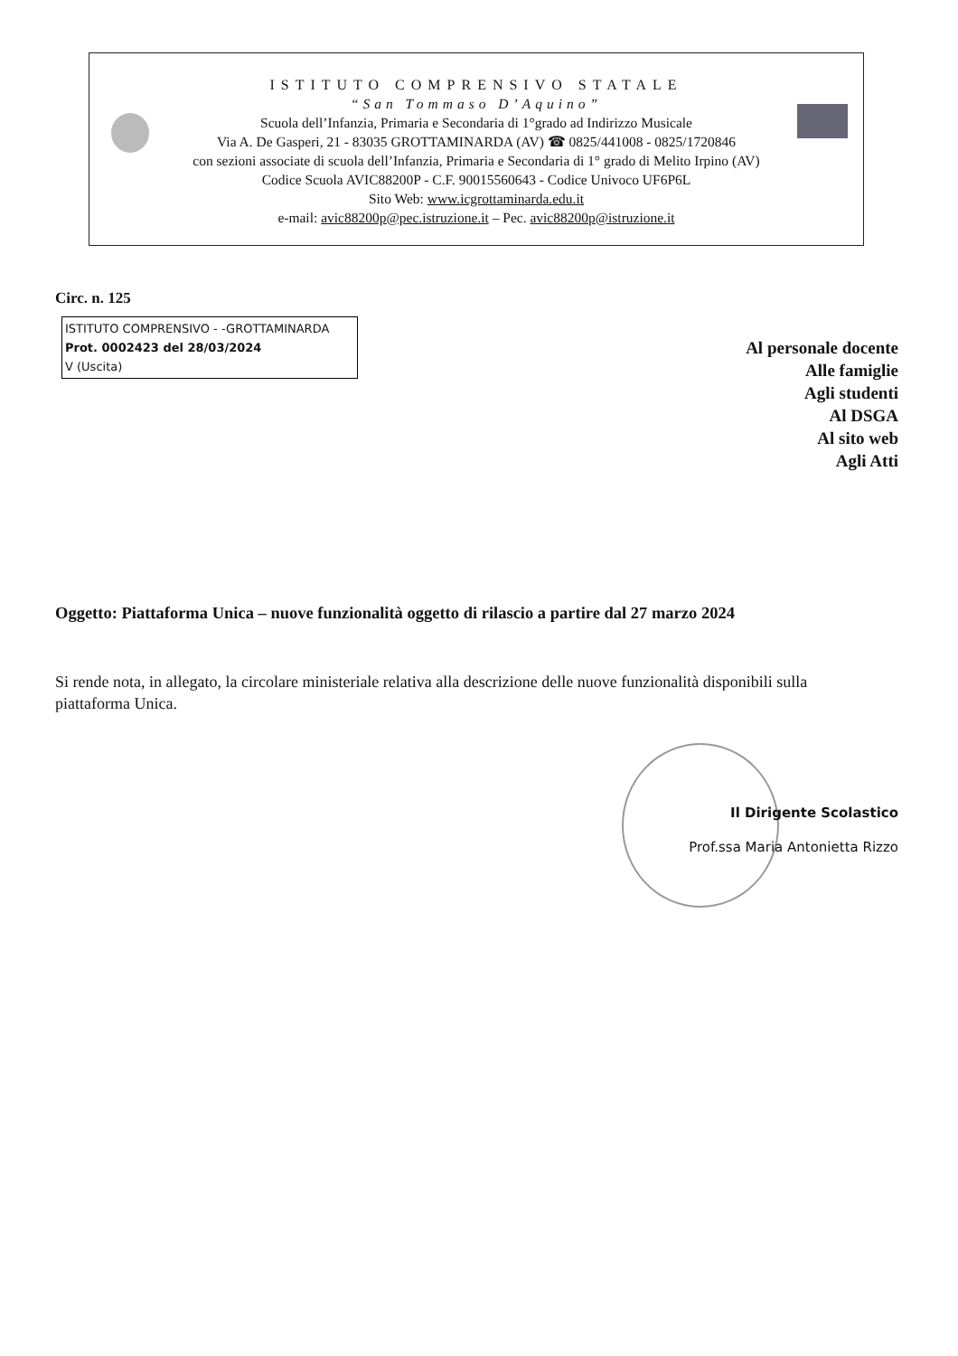ISTITUTO COMPRENSIVO STATALE
“San Tommaso D’Aquino”
Scuola dell’Infanzia, Primaria e Secondaria di 1°grado ad Indirizzo Musicale
Via A. De Gasperi, 21 - 83035 GROTTAMINARDA (AV) ☎ 0825/441008 - 0825/1720846
con sezioni associate di scuola dell’Infanzia, Primaria e Secondaria di 1° grado di Melito Irpino (AV)
Codice Scuola AVIC88200P - C.F. 90015560643 - Codice Univoco UF6P6L
Sito Web: www.icgrottaminarda.edu.it
e-mail: avic88200p@pec.istruzione.it – Pec. avic88200p@istruzione.it
Circ. n. 125
ISTITUTO COMPRENSIVO - -GROTTAMINARDA
Prot. 0002423 del 28/03/2024
V (Uscita)
Al personale docente
Alle famiglie
Agli studenti
Al DSGA
Al sito web
Agli Atti
Oggetto: Piattaforma Unica – nuove funzionalità oggetto di rilascio a partire dal 27 marzo 2024
Si rende nota, in allegato, la circolare ministeriale relativa alla descrizione delle nuove funzionalità disponibili sulla piattaforma Unica.
Il Dirigente Scolastico
Prof.ssa Maria Antonietta Rizzo